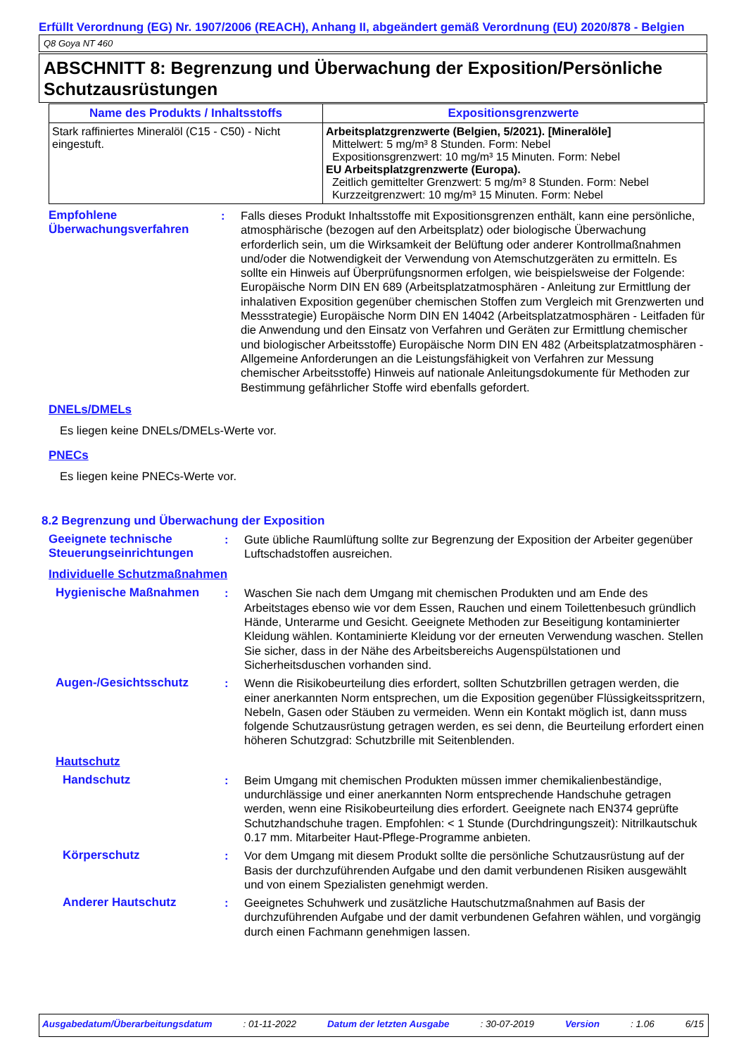Erfüllt Verordnung (EG) Nr. 1907/2006 (REACH), Anhang II, abgeändert gemäß Verordnung (EU) 2020/878 - Belgien
Q8 Goya NT 460
ABSCHNITT 8: Begrenzung und Überwachung der Exposition/Persönliche Schutzausrüstungen
| Name des Produkts / Inhaltsstoffs | Expositionsgrenzwerte |
| --- | --- |
| Stark raffiniertes Mineralöl (C15 - C50) - Nicht eingestuft. | Arbeitsplatzgrenzwerte (Belgien, 5/2021). [Mineralöle] Mittelwert: 5 mg/m³ 8 Stunden. Form: Nebel Expositionsgrenzwert: 10 mg/m³ 15 Minuten. Form: Nebel EU Arbeitsplatzgrenzwerte (Europa). Zeitlich gemittelter Grenzwert: 5 mg/m³ 8 Stunden. Form: Nebel Kurzzeitgrenzwert: 10 mg/m³ 15 Minuten. Form: Nebel |
Empfohlene Überwachungsverfahren
: Falls dieses Produkt Inhaltsstoffe mit Expositionsgrenzen enthält, kann eine persönliche, atmosphärische (bezogen auf den Arbeitsplatz) oder biologische Überwachung erforderlich sein, um die Wirksamkeit der Belüftung oder anderer Kontrollmaßnahmen und/oder die Notwendigkeit der Verwendung von Atemschutzgeräten zu ermitteln. Es sollte ein Hinweis auf Überprüfungsnormen erfolgen, wie beispielsweise der Folgende: Europäische Norm DIN EN 689 (Arbeitsplatzatmosphären - Anleitung zur Ermittlung der inhalativen Exposition gegenüber chemischen Stoffen zum Vergleich mit Grenzwerten und Messstrategie) Europäische Norm DIN EN 14042 (Arbeitsplatzatmosphären - Leitfaden für die Anwendung und den Einsatz von Verfahren und Geräten zur Ermittlung chemischer und biologischer Arbeitsstoffe) Europäische Norm DIN EN 482 (Arbeitsplatzatmosphären - Allgemeine Anforderungen an die Leistungsfähigkeit von Verfahren zur Messung chemischer Arbeitsstoffe) Hinweis auf nationale Anleitungsdokumente für Methoden zur Bestimmung gefährlicher Stoffe wird ebenfalls gefordert.
DNELs/DMELs
Es liegen keine DNELs/DMELs-Werte vor.
PNECs
Es liegen keine PNECs-Werte vor.
8.2 Begrenzung und Überwachung der Exposition
Geeignete technische Steuerungseinrichtungen
: Gute übliche Raumlüftung sollte zur Begrenzung der Exposition der Arbeiter gegenüber Luftschadstoffen ausreichen.
Individuelle Schutzmaßnahmen
Hygienische Maßnahmen : Waschen Sie nach dem Umgang mit chemischen Produkten und am Ende des Arbeitstages ebenso wie vor dem Essen, Rauchen und einem Toilettenbesuch gründlich Hände, Unterarme und Gesicht. Geeignete Methoden zur Beseitigung kontaminierter Kleidung wählen. Kontaminierte Kleidung vor der erneuten Verwendung waschen. Stellen Sie sicher, dass in der Nähe des Arbeitsbereichs Augenspülstationen und Sicherheitsduschen vorhanden sind.
Augen-/Gesichtsschutz : Wenn die Risikobeurteilung dies erfordert, sollten Schutzbrillen getragen werden, die einer anerkannten Norm entsprechen, um die Exposition gegenüber Flüssigkeitsspritzern, Nebeln, Gasen oder Stäuben zu vermeiden. Wenn ein Kontakt möglich ist, dann muss folgende Schutzausrüstung getragen werden, es sei denn, die Beurteilung erfordert einen höheren Schutzgrad: Schutzbrille mit Seitenblenden.
Hautschutz
Handschutz : Beim Umgang mit chemischen Produkten müssen immer chemikalienbeständige, undurchlässige und einer anerkannten Norm entsprechende Handschuhe getragen werden, wenn eine Risikobeurteilung dies erfordert. Geeignete nach EN374 geprüfte Schutzhandschuhe tragen. Empfohlen: < 1 Stunde (Durchdringungszeit): Nitrilkautschuk 0.17 mm. Mitarbeiter Haut-Pflege-Programme anbieten.
Körperschutz : Vor dem Umgang mit diesem Produkt sollte die persönliche Schutzausrüstung auf der Basis der durchzuführenden Aufgabe und den damit verbundenen Risiken ausgewählt und von einem Spezialisten genehmigt werden.
Anderer Hautschutz : Geeignetes Schuhwerk und zusätzliche Hautschutzmaßnahmen auf Basis der durchzuführenden Aufgabe und der damit verbundenen Gefahren wählen, und vorgängig durch einen Fachmann genehmigen lassen.
Ausgabedatum/Überarbeitungsdatum : 01-11-2022 Datum der letzten Ausgabe : 30-07-2019 Version : 1.06 6/15